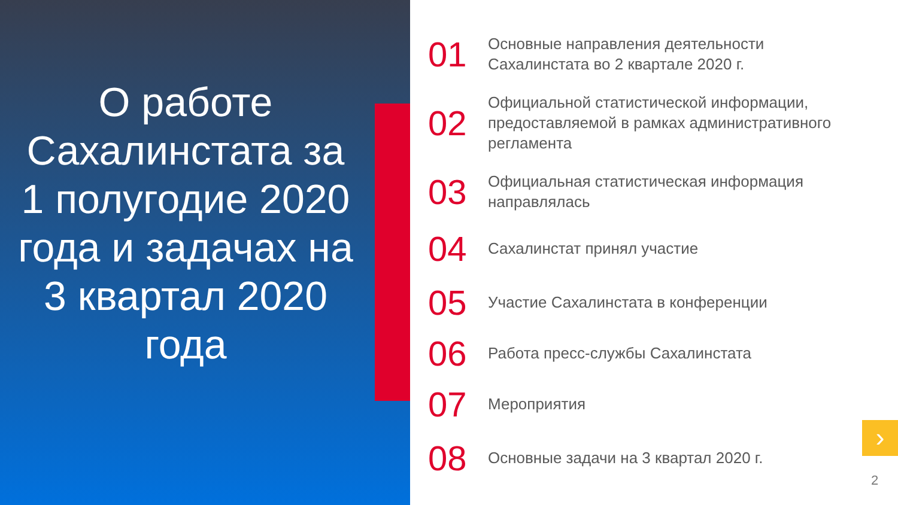О работе Сахалинстата за 1 полугодие 2020 года и задачах на 3 квартал 2020 года
01
Основные направления деятельности
Сахалинстата во 2 квартале 2020 г.
02
Официальной статистической информации, предоставляемой в рамках административного регламента
03
Официальная статистическая информация направлялась
04
Сахалинстат принял участие
05
Участие Сахалинстата в конференции
06
Работа пресс-службы Сахалинстата
07
Мероприятия
08
Основные задачи на 3 квартал 2020 г.
›
2